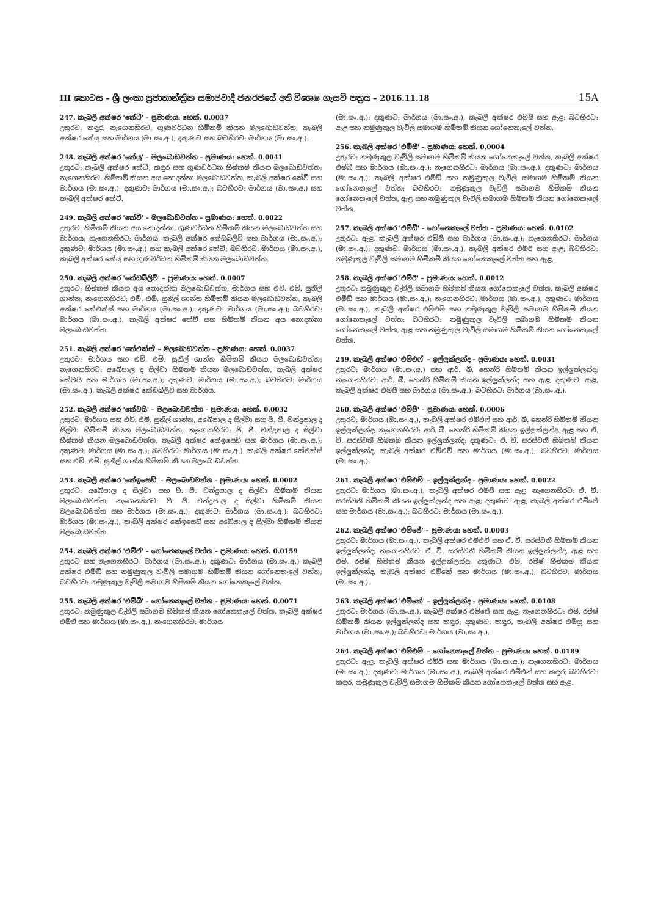III කොටස – ශ්‍රී ලංකා ප්‍රජාතාන්ත්‍රික සමාජවාදී ජනරජයේ අති විශෙෂ ගැසට් පත්‍රය – 2016.11.18 15A
247. කැබලි අක්ෂර 'කේටී' – ප්‍රමාණය: හෙක්. 0.0037
උතුරට: කඳුර; නැගෙනහිරට: ගුණවර්ධන හිමිකම් කියන මලබොඩවත්ත, කැබලි අක්ෂර කේයු සහ මාර්ගය (මා.සං.අ.); දකුණට සහ බටහිරට: මාර්ගය (මා.සං.අ.).
248. කැබලි අක්ෂර 'කේයු' – මලබොඩවත්ත – ප්‍රමාණය: හෙක්. 0.0041
උතුරට: කැබලි අක්ෂර කේටී, කඳුර සහ ගුණවර්ධන හිමිකම් කියන මලබොඩවත්ත; නැගෙනහිරට: හිමිකම් කියන අය නොදන්නා මලබොඩවත්ත, කැබලි අක්ෂර කේවී සහ මාර්ගය (මා.සං.අ.); දකුණට: මාර්ගය (මා.සං.අ.); බටහිරට: මාර්ගය (මා.සං.අ.) සහ කැබලි අක්ෂර කේටී.
249. කැබලි අක්ෂර 'කේවී' – මලබොඩවත්ත – ප්‍රමාණය: හෙක්. 0.0022
උතුරට: හිමිකම් කියන අය නොදන්නා, ගුණවර්ධන හිමිකම් කියන මලබොඩවත්ත සහ මාර්ගය; නැගෙනහිරට: මාර්ගය, කැබලි අක්ෂර කේඩබ්ලිව් සහ මාර්ගය (මා.සං.අ.); දකුණට: මාර්ගය (මා.සං.අ.) සහ කැබලි අක්ෂර කේටී; බටහිරට: මාර්ගය (මා.සං.අ.), කැබලි අක්ෂර කේයු සහ ගුණවර්ධන හිමිකම් කියන මලබොඩවත්ත.
250. කැබලි අක්ෂර 'කේඩබ්ලිව්' – ප්‍රමාණය: හෙක්. 0.0007
උතුරට: හිමිකම් කියන අය නොදන්නා මලබොඩවත්ත, මාර්ගය සහ එච්. එම්. සුනිල් ශාන්ත; නැගෙනහිරට: එච්. එම්. සුනිල් ශාන්ත හිමිකම් කියන මලබොඩවත්ත, කැබලි අක්ෂර කේඑක්ස් සහ මාර්ගය (මා.සං.අ.); දකුණට: මාර්ගය (මා.සං.අ.); බටහිරට: මාර්ගය (මා.සං.අ.), කැබලි අක්ෂර කේවී සහ හිමිකම් කියන අය නොදන්නා මලබොඩවත්ත.
251. කැබලි අක්ෂර 'කේඑක්ස්' – මලබොඩවත්ත – ප්‍රමාණය: හෙක්. 0.0037
උතුරට: මාර්ගය සහ එච්. එම්. සුනිල් ශාන්ත හිමිකම් කියන මලබොඩවත්ත; නැගෙනහිරට: අබේපාල ද සිල්වා හිමිකම් කියන මලබොඩවත්ත, කැබලි අක්ෂර කේවයි සහ මාර්ගය (මා.සං.අ.); දකුණට: මාර්ගය (මා.සං.අ.); බටහිරට: මාර්ගය (මා.සං.අ.), කැබලි අක්ෂර කේඩබ්ලිව් සහ මාර්ගය.
252. කැබලි අක්ෂර 'කේවයි' – මලබොඩවත්ත – ප්‍රමාණය: හෙක්. 0.0032
උතුරට: මාර්ගය සහ එච්. එම්. සුනිල් ශාන්ත, අබේපාල ද සිල්වා සහ පී. ජී. චන්ද්‍රපාල ද සිල්වා හිමිකම් කියන මලබොඩවත්ත; නැගෙනහිරට: පී. ජී. චන්ද්‍රපාල ද සිල්වා හිමිකම් කියන මලබොඩවත්ත, කැබලි අක්ෂර කේඉසෙඩ් සහ මාර්ගය (මා.සං.අ.); දකුණට: මාර්ගය (මා.සං.අ.); බටහිරට: මාර්ගය (මා.සං.අ.), කැබලි අක්ෂර කේඑක්ස් සහ එච්. එම්. සුනිල් ශාන්ත හිමිකම් කියන මලබොඩවත්ත.
253. කැබලි අක්ෂර 'කේඉසෙඩ්' – මලබොඩවත්ත – ප්‍රමාණය: හෙක්. 0.0002
උතුරට: අබේපාල ද සිල්වා සහ පී. ජී. චන්ද්‍රපාල ද සිල්වා හිමිකම් කියන මලබොඩවත්ත; නැගෙනහිරට: පී. ජී. චන්ද්‍රපාල ද සිල්වා හිමිකම් කියන මලබොඩවත්ත සහ මාර්ගය (මා.සං.අ.); දකුණට: මාර්ගය (මා.සං.අ.); බටහිරට: මාර්ගය (මා.සං.අ.), කැබලි අක්ෂර කේඉසෙඩ් සහ අබේපාල ද සිල්වා හිමිකම් කියන මලබොඩවත්ත.
254. කැබලි අක්ෂර 'එම්ඒ' – ගෝනෙකැලේ වත්ත – ප්‍රමාණය: හෙක්. 0.0159
උතුරට සහ නැගෙනහිරට: මාර්ගය (මා.සං.අ.); දකුණට: මාර්ගය (මා.සං.අ.) කැබලි අක්ෂර එම්බී සහ නමුණුකුල වැව්ලි සමාගම හිමිකම් කියන ගෝනෙකැලේ වත්ත; බටහිරට: නමුණුකුල වැව්ලි සමාගම හිමිකම් කියන ගෝනෙකැලේ වත්ත.
255. කැබලි අක්ෂර 'එම්බී' – ගෝනෙකැලේ වත්ත – ප්‍රමාණය: හෙක්. 0.0071
උතුරට: නමුණුකුල වැව්ලි සමාගම හිමිකම් කියන ගෝනෙකැලේ වත්ත, කැබලි අක්ෂර එම්ඒ සහ මාර්ගය (මා.සං.අ.); නැගෙනහිරට: මාර්ගය
(මා.සං.අ.); දකුණට: මාර්ගය (මා.සං.අ.), කැබලි අක්ෂර එම්සී සහ ඇළ; බටහිරට: ඇළ සහ නමුණුකුල වැව්ලි සමාගම හිමිකම් කියන ගෝනෙකැලේ වත්ත.
256. කැබලි අක්ෂර 'එම්සී' – ප්‍රමාණය: හෙක්. 0.0004
උතුරට: නමුණුකුල වැව්ලි සමාගම හිමිකම් කියන ගෝනෙකැලේ වත්ත, කැබලි අක්ෂර එම්බී සහ මාර්ගය (මා.සං.අ.); නැගෙනහිරට: මාර්ගය (මා.සං.අ.); දකුණට: මාර්ගය (මා.සං.අ.), කැබලි අක්ෂර එම්ඩී සහ නමුණුකුල වැව්ලි සමාගම හිමිකම් කියන ගෝනෙකැලේ වත්ත; බටහිරට: නමුණුකුල වැව්ලි සමාගම හිමිකම් කියන ගෝනෙකැලේ වත්ත, ඇළ සහ නමුණුකුල වැව්ලි සමාගම හිමිකම් කියන ගෝනෙකැලේ වත්ත.
257. කැබලි අක්ෂර 'එම්ඩී' – ගෝනෙකැලේ වත්ත – ප්‍රමාණය: හෙක්. 0.0102
උතුරට: ඇළ, කැබලි අක්ෂර එම්සී සහ මාර්ගය (මා.සං.අ.); නැගෙනහිරට: මාර්ගය (මා.සං.අ.); දකුණට: මාර්ගය (මා.සං.අ.), කැබලි අක්ෂර එම්ඊ සහ ඇළ; බටහිරට: නමුණුකුල වැව්ලි සමාගම හිමිකම් කියන ගෝනෙකැලේ වත්ත සහ ඇළ.
258. කැබලි අක්ෂර 'එම්ඊ' – ප්‍රමාණය: හෙක්. 0.0012
උතුරට: නමුණුකුල වැව්ලි සමාගම හිමිකම් කියන ගෝනෙකැලේ වත්ත, කැබලි අක්ෂර එම්ඩී සහ මාර්ගය (මා.සං.අ.); නැගෙනහිරට: මාර්ගය (මා.සං.අ.); දකුණට: මාර්ගය (මා.සං.අ.), කැබලි අක්ෂර එම්එම් සහ නමුණුකුල වැව්ලි සමාගම හිමිකම් කියන ගෝනෙකැලේ වත්ත; බටහිරට: නමුණුකුල වැව්ලි සමාගම හිමිකම් කියන ගෝනෙකැලේ වත්ත, ඇළ සහ නමුණුකුල වැව්ලි සමාගම හිමිකම් කියන ගෝනෙකැලේ වත්ත.
259. කැබලි අක්ෂර 'එම්එෆ්' – ඉල්ලුක්ලන්ද – ප්‍රමාණය: හෙක්. 0.0031
උතුරට: මාර්ගය (මා.සං.අ.) සහ ආර්. බී. හෙන්රි හිමිකම් කියන ඉල්ලුක්ලන්ද; නැගෙනහිරට: ආර්. බී. හෙන්රි හිමිකම් කියන ඉල්ලුක්ලන්ද සහ ඇළ; දකුණට: ඇළ, කැබලි අක්ෂර එම්ජී සහ මාර්ගය (මා.සං.අ.); බටහිරට: මාර්ගය (මා.සං.අ.).
260. කැබලි අක්ෂර 'එම්ජී' – ප්‍රමාණය: හෙක්. 0.0006
උතුරට: මාර්ගය (මා.සං.අ.), කැබලි අක්ෂර එම්එෆ් සහ ආර්. බී. හෙන්රි හිමිකම් කියන ඉල්ලුක්ලන්ද; නැගෙනහිරට: ආර්. බී. හෙන්රි හිමිකම් කියන ඉල්ලුක්ලන්ද, ඇළ සහ ඒ. වී. සරස්වතී හිමිකම් කියන ඉල්ලුක්ලන්ද; දකුණට: ඒ. වී. සරස්වතී හිමිකම් කියන ඉල්ලුක්ලන්ද, කැබලි අක්ෂර එම්එච් සහ මාර්ගය (මා.සං.අ.); බටහිරට: මාර්ගය (මා.සං.අ.).
261. කැබලි අක්ෂර 'එම්එච්' – ඉල්ලුක්ලන්ද – ප්‍රමාණය: හෙක්. 0.0022
උතුරට: මාර්ගය (මා.සං.අ.), කැබලි අක්ෂර එම්ජී සහ ඇළ; නැගෙනහිරට: ඒ. වී. සරස්වතී හිමිකම් කියන ඉල්ලුක්ලන්ද සහ ඇළ; දකුණට: ඇළ, කැබලි අක්ෂර එම්ජේ සහ මාර්ගය (මා.සං.අ.); බටහිරට: මාර්ගය (මා.සං.අ.).
262. කැබලි අක්ෂර 'එම්ජේ' – ප්‍රමාණය: හෙක්. 0.0003
උතුරට: මාර්ගය (මා.සං.අ.), කැබලි අක්ෂර එම්එච් සහ ඒ. වී. සරස්වතී හිමිකම් කියන ඉල්ලුක්ලන්ද; නැගෙනහිරට: ඒ. වී. සරස්වතී හිමිකම් කියන ඉල්ලුක්ලන්ද, ඇළ සහ එම්. රමීෂ් හිමිකම් කියන ඉල්ලුක්ලන්ද; දකුණට: එම්. රමීෂ් හිමිකම් කියන ඉල්ලුක්ලන්ද, කැබලි අක්ෂර එම්කේ සහ මාර්ගය (මා.සං.අ.); බටහිරට: මාර්ගය (මා.සං.අ.).
263. කැබලි අක්ෂර 'එම්කේ' – ඉල්ලුක්ලන්ද – ප්‍රමාණය: හෙක්. 0.0108
උතුරට: මාර්ගය (මා.සං.අ.), කැබලි අක්ෂර එම්ජේ සහ ඇළ; නැගෙනහිරට: එම්. රමීෂ් හිමිකම් කියන ඉල්ලුක්ලන්ද සහ කඳුර; දකුණට: කඳුර, කැබලි අක්ෂර එම්යූ සහ මාර්ගය (මා.සං.අ.); බටහිරට: මාර්ගය (මා.සං.අ.).
264. කැබලි අක්ෂර 'එම්එම්' – ගෝනෙකැලේ වත්ත – ප්‍රමාණය: හෙක්. 0.0189
උතුරට: ඇළ, කැබලි අක්ෂර එම්ඊ සහ මාර්ගය (මා.සං.අ.); නැගෙනහිරට: මාර්ගය (මා.සං.අ.); දකුණට: මාර්ගය (මා.සං.අ.), කැබලි අක්ෂර එම්එන් සහ කඳුර; බටහිරට: කඳුර, නමුණුකුල වැව්ලි සමාගම හිමිකම් කියන ගෝනෙකැලේ වත්ත සහ ඇළ.